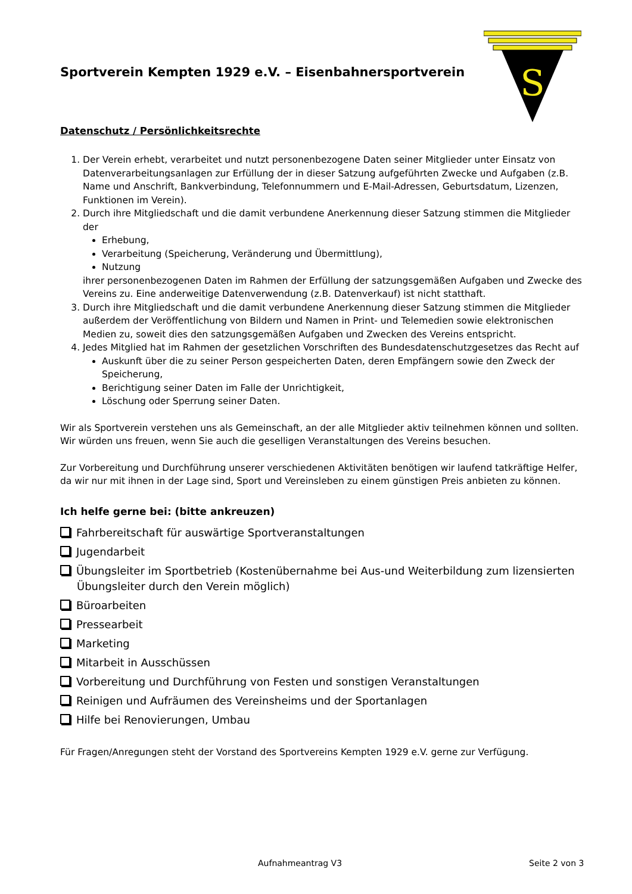S
Sportverein Kempten 1929 e.V. – Eisenbahnersportverein
Datenschutz / Persönlichkeitsrechte
1. Der Verein erhebt, verarbeitet und nutzt personenbezogene Daten seiner Mitglieder unter Einsatz von Datenverarbeitungsanlagen zur Erfüllung der in dieser Satzung aufgeführten Zwecke und Aufgaben (z.B. Name und Anschrift, Bankverbindung, Telefonnummern und E-Mail-Adressen, Geburtsdatum, Lizenzen, Funktionen im Verein).
2. Durch ihre Mitgliedschaft und die damit verbundene Anerkennung dieser Satzung stimmen die Mitglieder der
Erhebung,
Verarbeitung (Speicherung, Veränderung und Übermittlung),
Nutzung
ihrer personenbezogenen Daten im Rahmen der Erfüllung der satzungsgemäßen Aufgaben und Zwecke des Vereins zu. Eine anderweitige Datenverwendung (z.B. Datenverkauf) ist nicht statthaft.
3. Durch ihre Mitgliedschaft und die damit verbundene Anerkennung dieser Satzung stimmen die Mitglieder außerdem der Veröffentlichung von Bildern und Namen in Print- und Telemedien sowie elektronischen Medien zu, soweit dies den satzungsgemäßen Aufgaben und Zwecken des Vereins entspricht.
4. Jedes Mitglied hat im Rahmen der gesetzlichen Vorschriften des Bundesdatenschutzgesetzes das Recht auf
Auskunft über die zu seiner Person gespeicherten Daten, deren Empfängern sowie den Zweck der Speicherung,
Berichtigung seiner Daten im Falle der Unrichtigkeit,
Löschung oder Sperrung seiner Daten.
Wir als Sportverein verstehen uns als Gemeinschaft, an der alle Mitglieder aktiv teilnehmen können und sollten. Wir würden uns freuen, wenn Sie auch die geselligen Veranstaltungen des Vereins besuchen.
Zur Vorbereitung und Durchführung unserer verschiedenen Aktivitäten benötigen wir laufend tatkräftige Helfer, da wir nur mit ihnen in der Lage sind, Sport und Vereinsleben zu einem günstigen Preis anbieten zu können.
Ich helfe gerne bei: (bitte ankreuzen)
Fahrbereitschaft für auswärtige Sportveranstaltungen
Jugendarbeit
Übungsleiter im Sportbetrieb (Kostenübernahme bei Aus-und Weiterbildung zum lizensierten Übungsleiter durch den Verein möglich)
Büroarbeiten
Pressearbeit
Marketing
Mitarbeit in Ausschüssen
Vorbereitung und Durchführung von Festen und sonstigen Veranstaltungen
Reinigen und Aufräumen des Vereinsheims und der Sportanlagen
Hilfe bei Renovierungen, Umbau
Für Fragen/Anregungen steht der Vorstand des Sportvereins Kempten 1929 e.V. gerne zur Verfügung.
Aufnahmeantrag V3 Seite 2 von 3